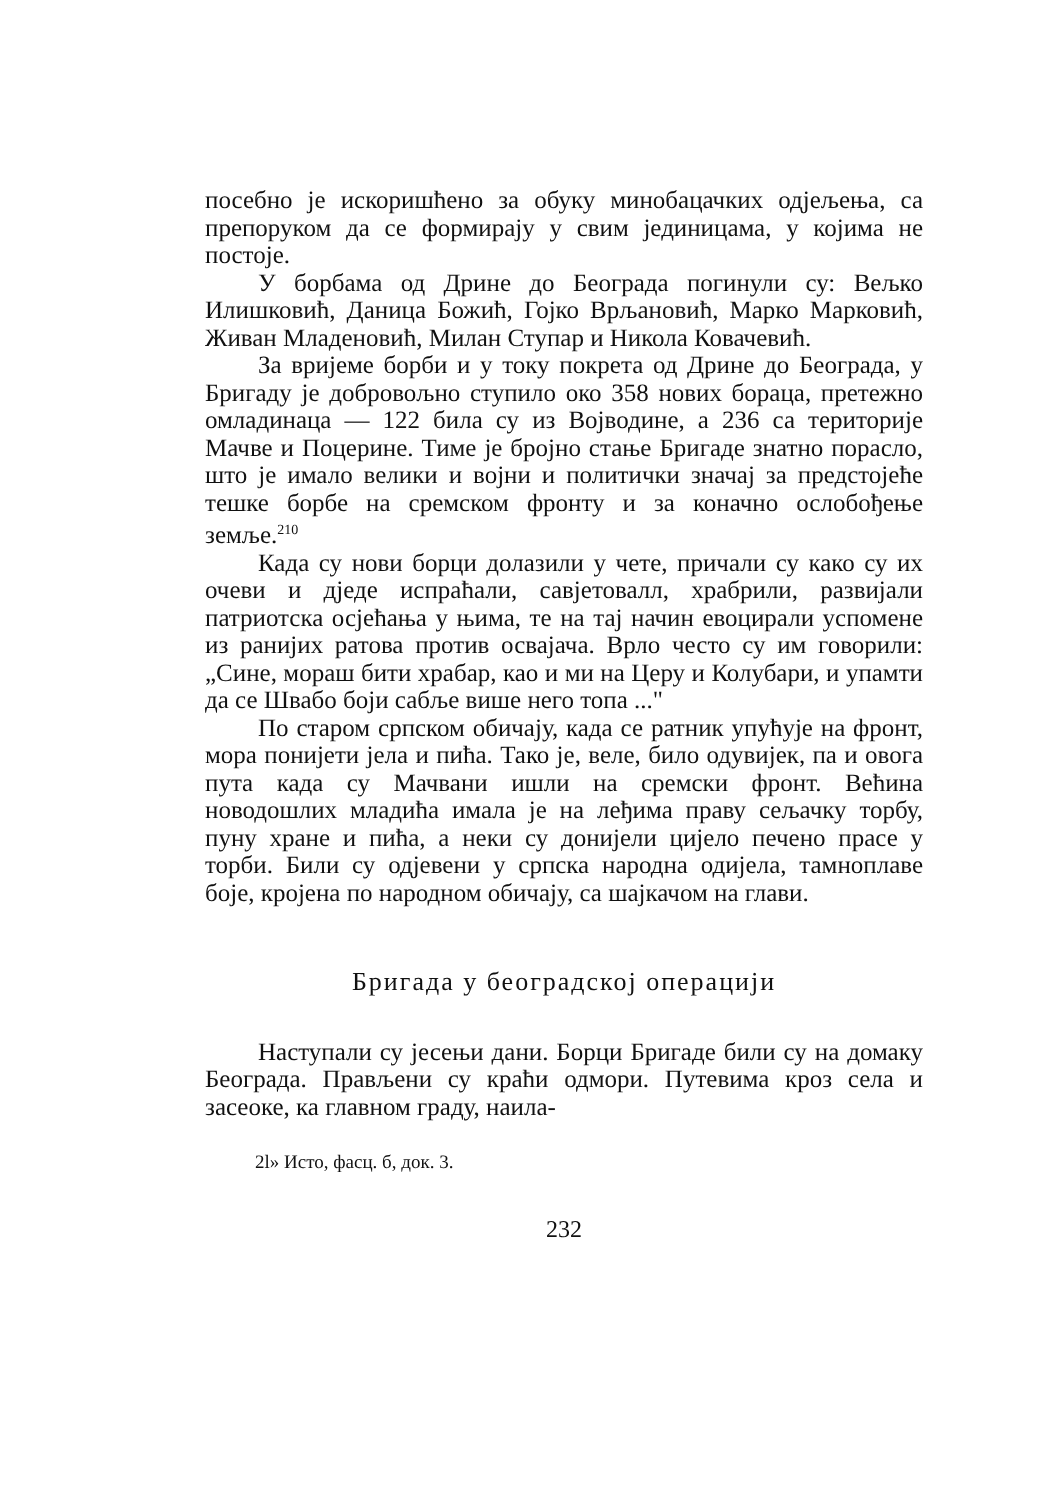посебно је искоришћено за обуку минобацачких одјељења, са препоруком да се формирају у свим јединицама, у којима не постоје.
У борбама од Дрине до Београда погинули су: Вељко Илишковић, Даница Божић, Гојко Врљановић, Марко Марковић, Живан Младеновић, Милан Ступар и Никола Ковачевић.
За вријеме борби и у току покрета од Дрине до Београда, у Бригаду је добровољно ступило око 358 нових бораца, претежно омладинаца — 122 била су из Војводине, а 236 са територије Мачве и Поцерине. Тиме је бројно стање Бригаде знатно порасло, што је имало велики и војни и политички значај за предстојеће тешке борбе на сремском фронту и за коначно ослобођење земље.<sup>210</sup>
Када су нови борци долазили у чете, причали су како су их очеви и дједе испраћали, савјетовалл, храбрили, развијали патриотска осјећања у њима, те на тај начин евоцирали успомене из ранијих ратова против освајача. Врло често су им говорили: „Сине, мораш бити храбар, као и ми на Церу и Колубари, и упамти да се Швабо боји сабље више него топа ..."
По старом српском обичају, када се ратник упућује на фронт, мора понијети јела и пића. Тако је, веле, било одувијек, па и овога пута када су Мачвани ишли на сремски фронт. Већина новодошлих младића имала је на леђима праву сељачку торбу, пуну хране и пића, а неки су донијели цијело печено прасе у торби. Били су одјевени у српска народна одијела, тамноплаве боје, кројена по народном обичају, са шајкачом на глави.
Бригада у београдској операцији
Наступали су јесењи дани. Борци Бригаде били су на домаку Београда. Прављени су краћи одмори. Путевима кроз села и засеоке, ка главном граду, наила-
2l» Исто, фасц. б, док. 3.
232